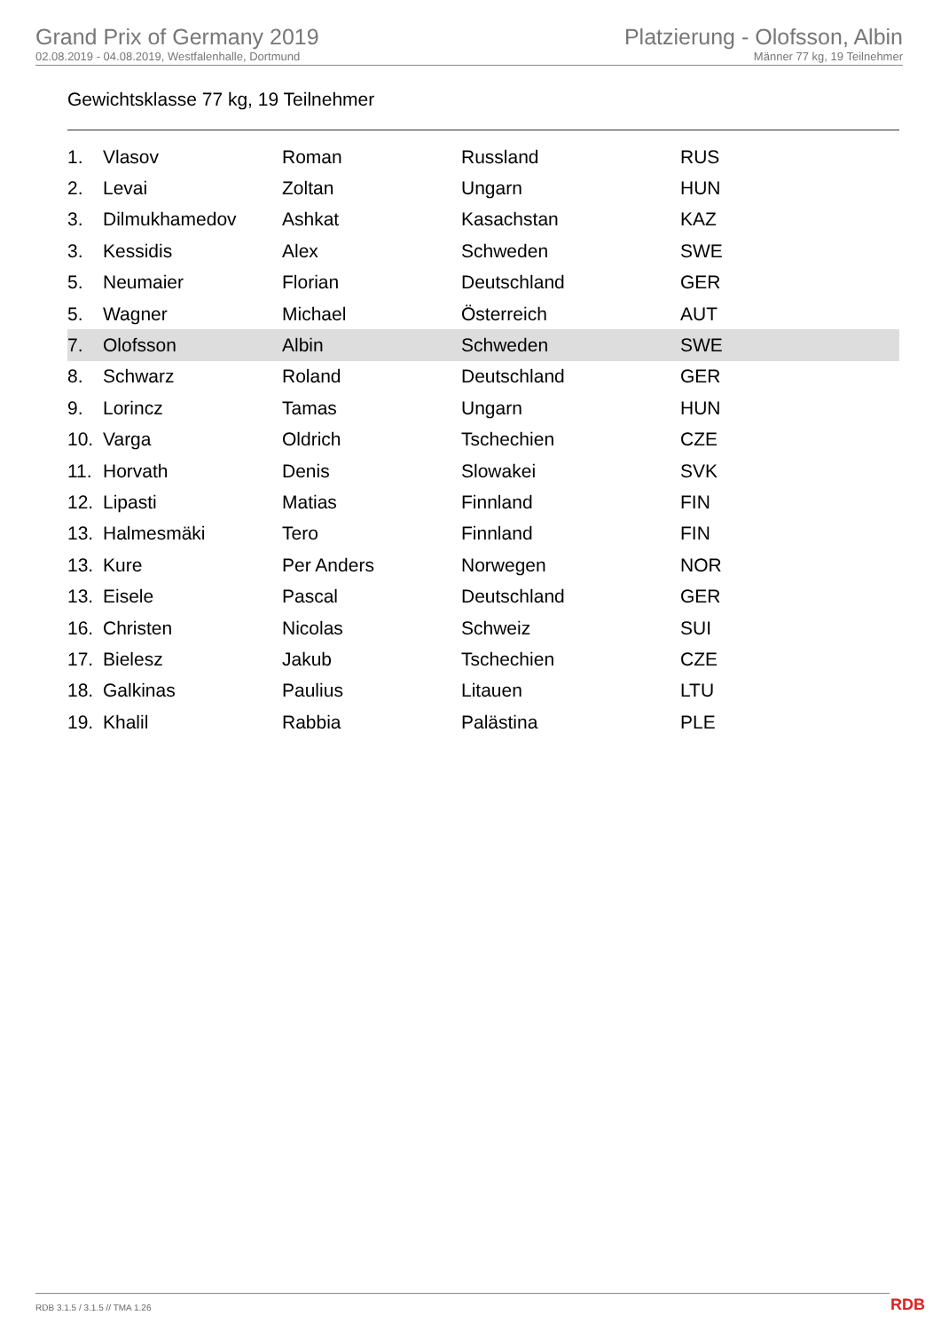Grand Prix of Germany 2019
02.08.2019 - 04.08.2019, Westfalenhalle, Dortmund
Platzierung - Olofsson, Albin
Männer 77 kg, 19 Teilnehmer
Gewichtsklasse 77 kg, 19 Teilnehmer
| 1. | Vlasov | Roman | Russland | RUS |
| 2. | Levai | Zoltan | Ungarn | HUN |
| 3. | Dilmukhamedov | Ashkat | Kasachstan | KAZ |
| 3. | Kessidis | Alex | Schweden | SWE |
| 5. | Neumaier | Florian | Deutschland | GER |
| 5. | Wagner | Michael | Österreich | AUT |
| 7. | Olofsson | Albin | Schweden | SWE |
| 8. | Schwarz | Roland | Deutschland | GER |
| 9. | Lorincz | Tamas | Ungarn | HUN |
| 10. | Varga | Oldrich | Tschechien | CZE |
| 11. | Horvath | Denis | Slowakei | SVK |
| 12. | Lipasti | Matias | Finnland | FIN |
| 13. | Halmesmäki | Tero | Finnland | FIN |
| 13. | Kure | Per Anders | Norwegen | NOR |
| 13. | Eisele | Pascal | Deutschland | GER |
| 16. | Christen | Nicolas | Schweiz | SUI |
| 17. | Bielesz | Jakub | Tschechien | CZE |
| 18. | Galkinas | Paulius | Litauen | LTU |
| 19. | Khalil | Rabbia | Palästina | PLE |
RDB 3.1.5 / 3.1.5 // TMA 1.26 RDB